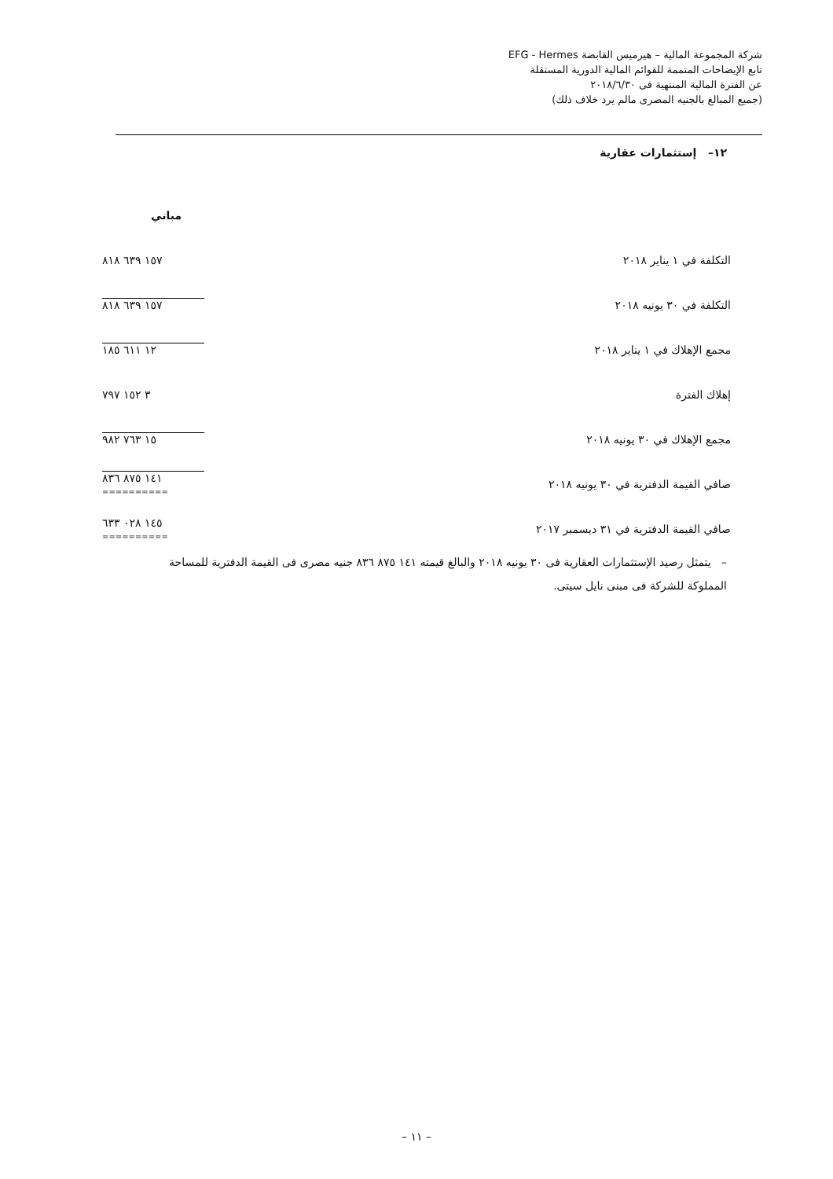شركة المجموعة المالية – هيرميس القابضة EFG - Hermes
تابع الإيضاحات المتممة للقوائم المالية الدورية المستقلة
عن الفترة المالية المنتهية فى ٢٠١٨/٦/٣٠
(جميع المبالغ بالجنيه المصرى مالم يرد خلاف ذلك)
١٢– إستثمارات عقارية
| | مباني |
| التكلفة في ١ يناير ٢٠١٨ | ١٥٧ ٦٣٩ ٨١٨ |
| التكلفة في ٣٠ يونيه ٢٠١٨ | ١٥٧ ٦٣٩ ٨١٨ |
| مجمع الإهلاك في ١ يناير ٢٠١٨ | ١٢ ٦١١ ١٨٥ |
| إهلاك الفترة | ٣ ١٥٢ ٧٩٧ |
| مجمع الإهلاك في ٣٠ يونيه ٢٠١٨ | ١٥ ٧٦٣ ٩٨٢ |
| صافي القيمة الدفترية في ٣٠ يونيه ٢٠١٨ | ١٤١ ٨٧٥ ٨٣٦ ========== |
| صافي القيمة الدفترية في ٣١ ديسمبر ٢٠١٧ | ١٤٥ ٠٢٨ ٦٣٣ ========== |
– يتمثل رصيد الإستثمارات العقارية فى ٣٠ يونيه ٢٠١٨ والبالغ قيمته ١٤١ ٨٧٥ ٨٣٦ جنيه مصرى فى القيمة الدفترية للمساحة المملوكة للشركة فى مبنى نايل سيتى.
– ١١ –